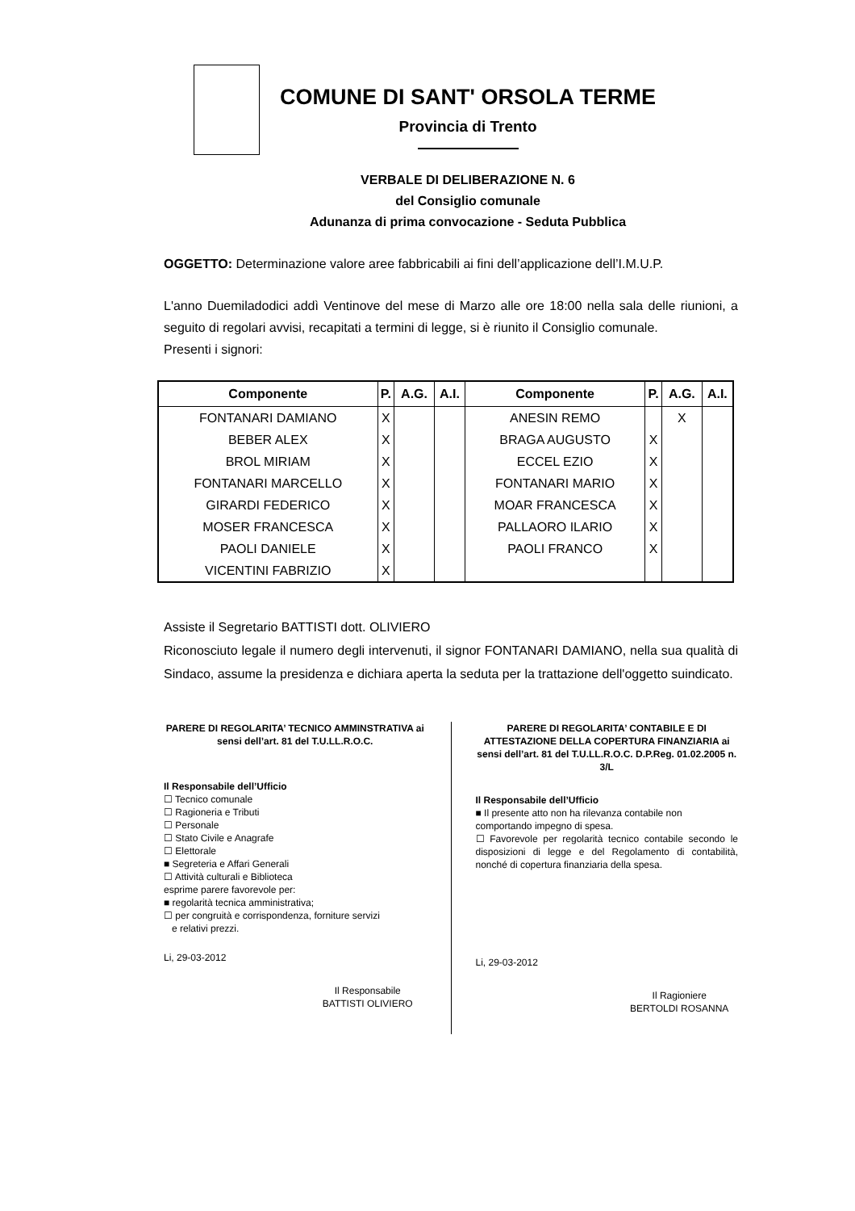COMUNE DI SANT' ORSOLA TERME
Provincia di Trento
VERBALE DI DELIBERAZIONE N. 6
del Consiglio comunale
Adunanza di prima convocazione - Seduta Pubblica
OGGETTO: Determinazione valore aree fabbricabili ai fini dell’applicazione dell’I.M.U.P.
L'anno Duemiladodici addì Ventinove del mese di Marzo alle ore 18:00 nella sala delle riunioni, a seguito di regolari avvisi, recapitati a termini di legge, si è riunito il Consiglio comunale.
Presenti i signori:
| Componente | P. | A.G. | A.I. | Componente | P. | A.G. | A.I. |
| --- | --- | --- | --- | --- | --- | --- | --- |
| FONTANARI DAMIANO | X | | | ANESIN REMO | | X | |
| BEBER ALEX | X | | | BRAGA AUGUSTO | X | | |
| BROL MIRIAM | X | | | ECCEL EZIO | X | | |
| FONTANARI MARCELLO | X | | | FONTANARI MARIO | X | | |
| GIRARDI FEDERICO | X | | | MOAR FRANCESCA | X | | |
| MOSER FRANCESCA | X | | | PALLAORO ILARIO | X | | |
| PAOLI DANIELE | X | | | PAOLI FRANCO | X | | |
| VICENTINI FABRIZIO | X | | | | | | |
Assiste il Segretario BATTISTI dott. OLIVIERO
Riconosciuto legale il numero degli intervenuti, il signor FONTANARI DAMIANO, nella sua qualità di Sindaco, assume la presidenza e dichiara aperta la seduta per la trattazione dell'oggetto suindicato.
PARERE DI REGOLARITA’ TECNICO AMMINSTRATIVA ai sensi dell’art. 81 del T.U.LL.R.O.C.
Il Responsabile dell’Ufficio
☐ Tecnico comunale
☐ Ragioneria e Tributi
☐ Personale
☐ Stato Civile e Anagrafe
☐ Elettorale
■ Segreteria e Affari Generali
☐ Attività culturali e Biblioteca
esprime parere favorevole per:
■ regolarità tecnica amministrativa;
☐ per congruità e corrispondenza, forniture servizi
e relativi prezzi.
Li, 29-03-2012
Il Responsabile
BATTISTI OLIVIERO
PARERE DI REGOLARITA’ CONTABILE E DI ATTESTAZIONE DELLA COPERTURA FINANZIARIA ai sensi dell’art. 81 del T.U.LL.R.O.C. D.P.Reg. 01.02.2005 n. 3/L
Il Responsabile dell’Ufficio
■ Il presente atto non ha rilevanza contabile non comportando impegno di spesa.
☐ Favorevole per regolarità tecnico contabile secondo le disposizioni di legge e del Regolamento di contabilità, nonché di copertura finanziaria della spesa.
Li, 29-03-2012
Il Ragioniere
BERTOLDI ROSANNA